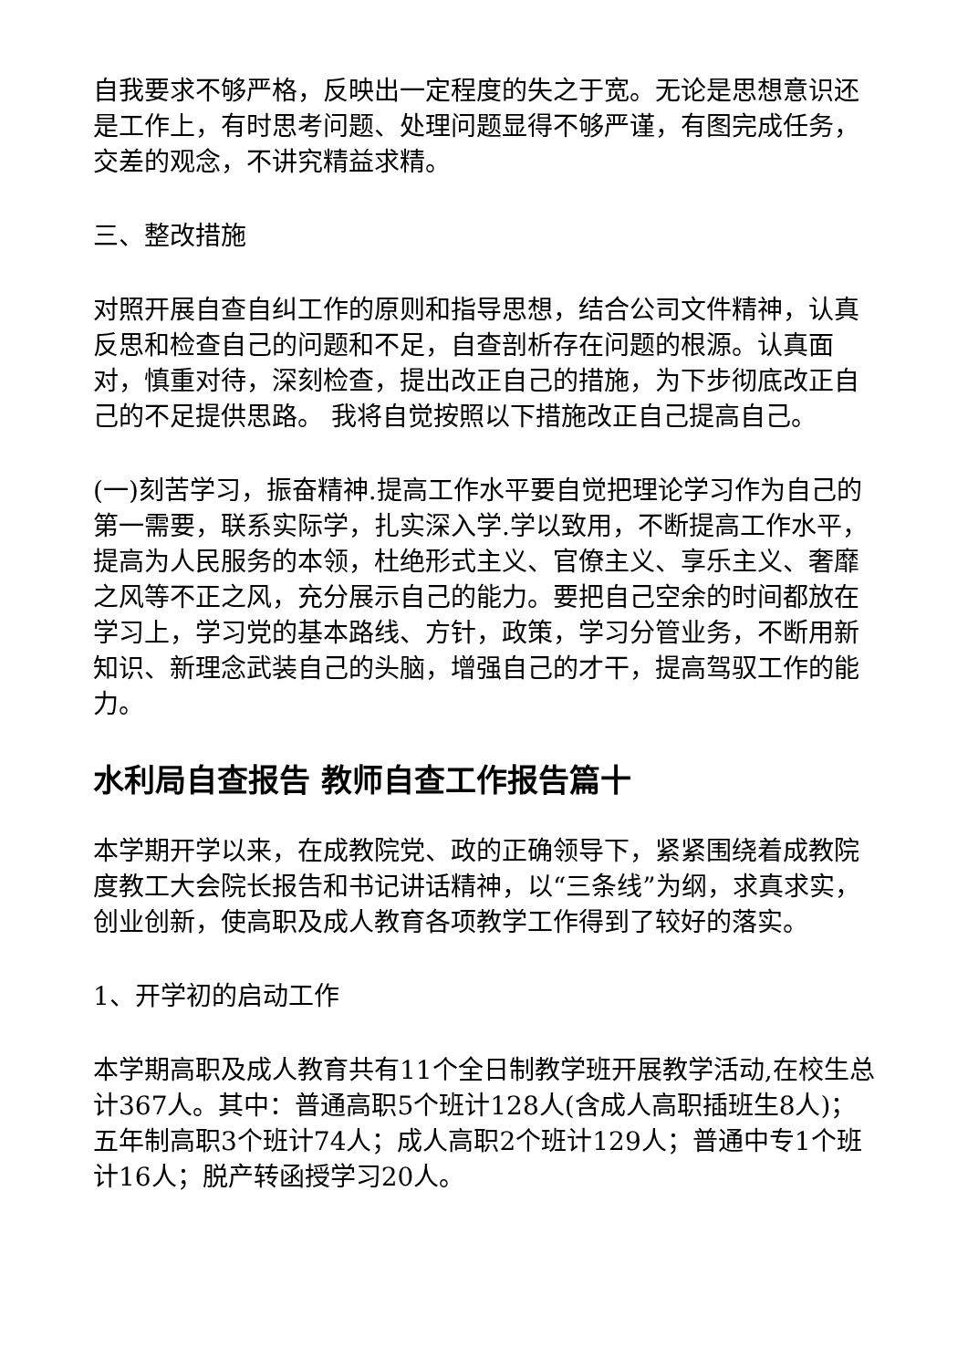自我要求不够严格，反映出一定程度的失之于宽。无论是思想意识还是工作上，有时思考问题、处理问题显得不够严谨，有图完成任务，交差的观念，不讲究精益求精。
三、整改措施
对照开展自查自纠工作的原则和指导思想，结合公司文件精神，认真反思和检查自己的问题和不足，自查剖析存在问题的根源。认真面对，慎重对待，深刻检查，提出改正自己的措施，为下步彻底改正自己的不足提供思路。 我将自觉按照以下措施改正自己提高自己。
(一)刻苦学习，振奋精神.提高工作水平要自觉把理论学习作为自己的第一需要，联系实际学，扎实深入学.学以致用，不断提高工作水平，提高为人民服务的本领，杜绝形式主义、官僚主义、享乐主义、奢靡之风等不正之风，充分展示自己的能力。要把自己空余的时间都放在学习上，学习党的基本路线、方针，政策，学习分管业务，不断用新知识、新理念武装自己的头脑，增强自己的才干，提高驾驭工作的能力。
水利局自查报告 教师自查工作报告篇十
本学期开学以来，在成教院党、政的正确领导下，紧紧围绕着成教院度教工大会院长报告和书记讲话精神，以“三条线”为纲，求真求实，创业创新，使高职及成人教育各项教学工作得到了较好的落实。
1、开学初的启动工作
本学期高职及成人教育共有11个全日制教学班开展教学活动,在校生总计367人。其中：普通高职5个班计128人(含成人高职插班生8人)；五年制高职3个班计74人；成人高职2个班计129人；普通中专1个班计16人；脱产转函授学习20人。